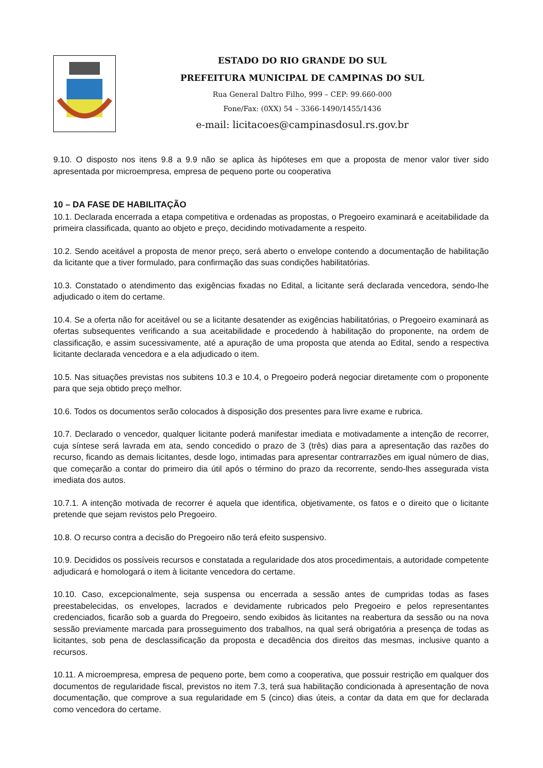ESTADO DO RIO GRANDE DO SUL
PREFEITURA MUNICIPAL DE CAMPINAS DO SUL
Rua General Daltro Filho, 999 – CEP: 99.660-000
Fone/Fax: (0XX) 54 – 3366-1490/1455/1436
e-mail: licitacoes@campinasdosul.rs.gov.br
9.10. O disposto nos itens 9.8 a 9.9 não se aplica às hipóteses em que a proposta de menor valor tiver sido apresentada por microempresa, empresa de pequeno porte ou cooperativa
10 – DA FASE DE HABILITAÇÃO
10.1. Declarada encerrada a etapa competitiva e ordenadas as propostas, o Pregoeiro examinará e aceitabilidade da primeira classificada, quanto ao objeto e preço, decidindo motivadamente a respeito.
10.2. Sendo aceitável a proposta de menor preço, será aberto o envelope contendo a documentação de habilitação da licitante que a tiver formulado, para confirmação das suas condições habilitatórias.
10.3. Constatado o atendimento das exigências fixadas no Edital, a licitante será declarada vencedora, sendo-lhe adjudicado o item do certame.
10.4. Se a oferta não for aceitável ou se a licitante desatender as exigências habilitatórias, o Pregoeiro examinará as ofertas subsequentes verificando a sua aceitabilidade e procedendo à habilitação do proponente, na ordem de classificação, e assim sucessivamente, até a apuração de uma proposta que atenda ao Edital, sendo a respectiva licitante declarada vencedora e a ela adjudicado o item.
10.5. Nas situações previstas nos subitens 10.3 e 10.4, o Pregoeiro poderá negociar diretamente com o proponente para que seja obtido preço melhor.
10.6. Todos os documentos serão colocados à disposição dos presentes para livre exame e rubrica.
10.7. Declarado o vencedor, qualquer licitante poderá manifestar imediata e motivadamente a intenção de recorrer, cuja síntese será lavrada em ata, sendo concedido o prazo de 3 (três) dias para a apresentação das razões do recurso, ficando as demais licitantes, desde logo, intimadas para apresentar contrarrazões em igual número de dias, que começarão a contar do primeiro dia útil após o término do prazo da recorrente, sendo-lhes assegurada vista imediata dos autos.
10.7.1. A intenção motivada de recorrer é aquela que identifica, objetivamente, os fatos e o direito que o licitante pretende que sejam revistos pelo Pregoeiro.
10.8. O recurso contra a decisão do Pregoeiro não terá efeito suspensivo.
10.9. Decididos os possíveis recursos e constatada a regularidade dos atos procedimentais, a autoridade competente adjudicará e homologará o item à licitante vencedora do certame.
10.10. Caso, excepcionalmente, seja suspensa ou encerrada a sessão antes de cumpridas todas as fases preestabelecidas, os envelopes, lacrados e devidamente rubricados pelo Pregoeiro e pelos representantes credenciados, ficarão sob a guarda do Pregoeiro, sendo exibidos às licitantes na reabertura da sessão ou na nova sessão previamente marcada para prosseguimento dos trabalhos, na qual será obrigatória a presença de todas as licitantes, sob pena de desclassificação da proposta e decadência dos direitos das mesmas, inclusive quanto a recursos.
10.11. A microempresa, empresa de pequeno porte, bem como a cooperativa, que possuir restrição em qualquer dos documentos de regularidade fiscal, previstos no item 7.3, terá sua habilitação condicionada à apresentação de nova documentação, que comprove a sua regularidade em 5 (cinco) dias úteis, a contar da data em que for declarada como vencedora do certame.